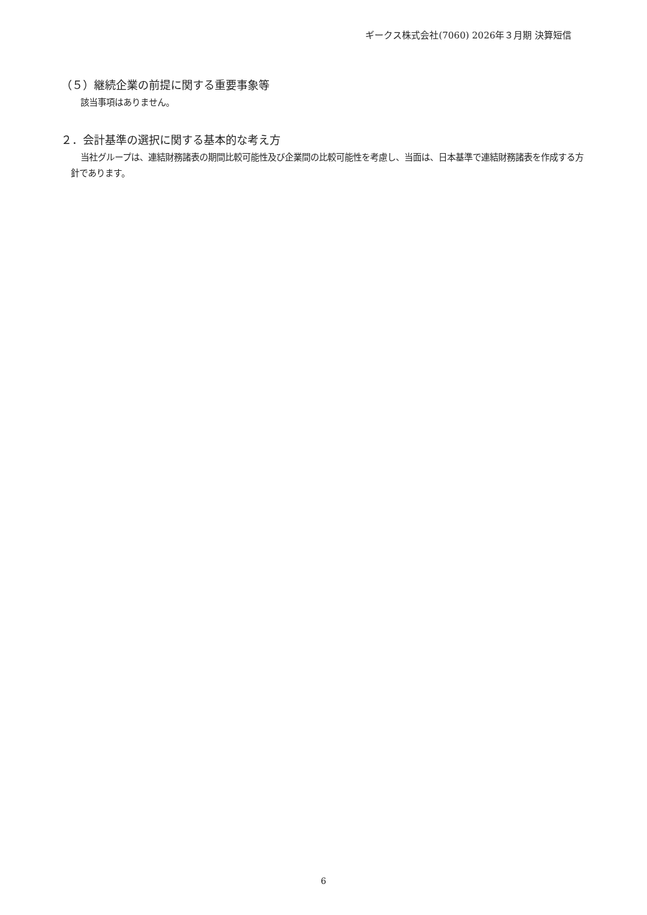ギークス株式会社(7060) 2026年３月期 決算短信
（５）継続企業の前提に関する重要事象等
該当事項はありません。
２．会計基準の選択に関する基本的な考え方
当社グループは、連結財務諸表の期間比較可能性及び企業間の比較可能性を考慮し、当面は、日本基準で連結財務諸表を作成する方針であります。
6